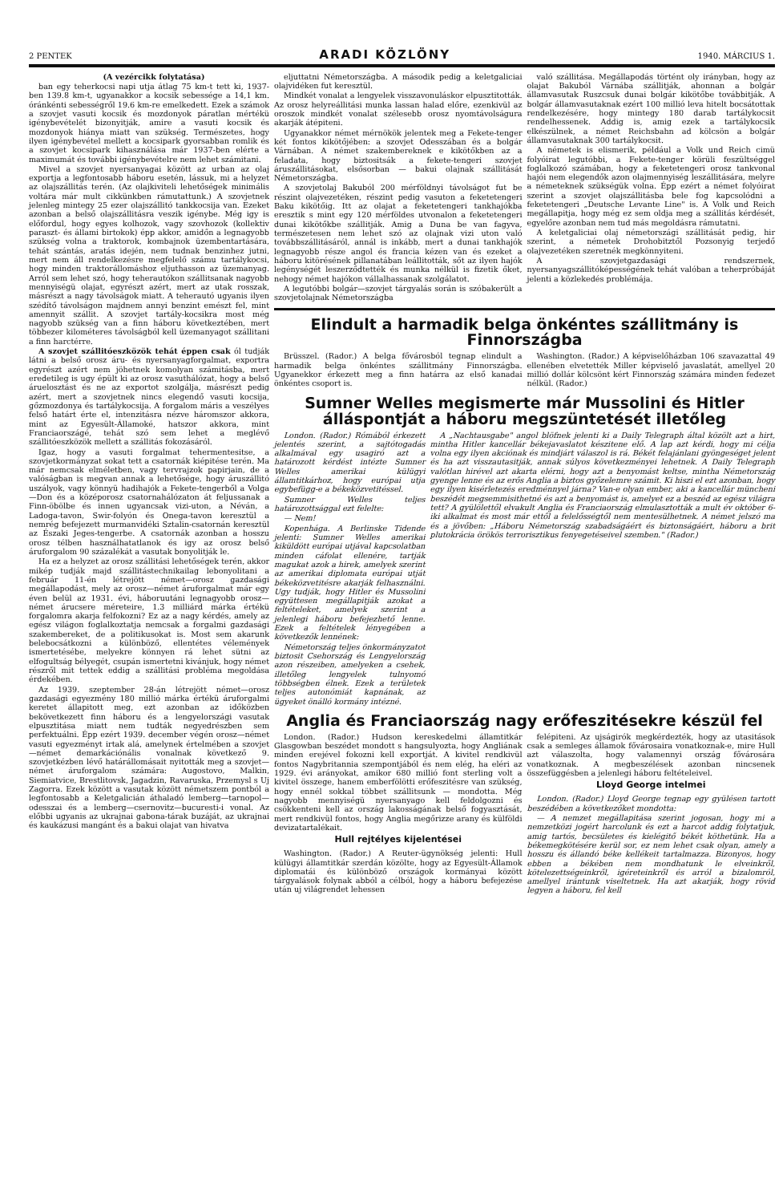2 PENTEK ARADI KÖZLÖNY 1940. MÁRCIUS 1.
(A vezércikk folytatása)
ban egy teherkocsi napi utja átlag 75 km-t tett ki, 1937-ben 139.8 km-t, ugyanakkor a kocsik sebessége a 14,1 km. óránkénti sebességről 19.6 km-re emelkedett. Ezek a számok a szovjet vasuti kocsik és mozdonyok páratlan mértékü igénybevételét bizonyitják, amire a vasuti kocsik és mozdonyok hiánya miatt van szükség. Természetes, hogy ilyen igénybevétel mellett a kocsipark gyorsabban romlik és a szovjet kocsipark kihasználása már 1937-ben elérte a maximumát és további igénybevételre nem lehet számitani.
Mivel a szovjet nyersanyagai között az urban az olaj exportja a legfontosabb háboru esetén, lássuk, mi a helyzet az olajszállitás terén. (Az olajkiviteli lehetőségek minimális voltára már mult cikkünkben rámutattunk.) A szovjetnek jelenleg mintegy 25 ezer olajszállitó tankkocsija van. Ezeket azonban a belső olajszállitásra veszik igénybe. Még igy is előfordul, hogy egyes kolhozok, vagy szovhozok (kollektiv paraszt- és állami birtokok) épp akkor, amidőn a legnagyobb szükség volna a traktorok, kombajnok üzembentartására, tehát szántás, aratás idején, nem tudnak benzinhez jutni, mert nem áll rendelkezésre megfelelő számu tartálykocsi, hogy minden traktorállomáshoz eljuthasson az üzemanyag. Arról sem lehet szó, hogy teherautókon szállitsanak nagyobb mennyiségü olajat, egyrészt azért, mert az utak rosszak, másrészt a nagy távolságok miatt. A teherautó ugyanis ilyen szédítő távolságon majdnem annyi benzint emészt fel, mint amennyit szállit. A szovjet tartály-kocsikra most még nagyobb szükség van a finn háboru következtében, mert többezer kilométeres távolságból kell üzemanyagot szállitani a finn harctérre.
A szovjet szállitóeszközök tehát éppen csak ól tudják látni a belső orosz áru- és nyersanyagforgalmat, exportra egyrészt azért nem jöhetnek komolyan számitásba, mert eredetileg is ugy épült ki az orosz vasuthálózat, hogy a belső áruelosztást és ne az exportot szolgálja, másrészt pedig azért, mert a szovjetnek nincs elegendő vasuti kocsija, gőzmozdonya és tartálykocsija. A forgalom máris a veszélyes felső határt érte el, intenzitásra nézve háromszor akkora, mint az Egyesült-Államoké, hatszor akkora, mint Franciaországé, tehát szó sem lehet a meglévő szállitóeszközök mellett a szállitás fokozásáról.
Igaz, hogy a vasuti forgalmat tehermentesitse, a szovjetkormányzat sokat tett a csatornák kiépitése terén. Ma már nemcsak elméletben, vagy tervrajzok papirjain, de a valóságban is megvan annak a lehetősége, hogy áruszállitó uszályok, vagy könnyü hadihajók a Fekete-tengerből a Volga—Don és a középorosz csatornahálózaton át feljussanak a Finn-öbölbe és innen ugyancsak vizi-uton, a Néván, a Ladoga-tavon, Swir-folyón és Onega-tavon keresztül a nemrég befejezett murmanvidéki Sztalin-csatornán keresztül az Északi Jeges-tengerbe. A csatornák azonban a hosszu orosz télben használhatatlanok és igy az orosz belső áruforgalom 90 százalékát a vasutak bonyolitják le.
Ha ez a helyzet az orosz szállitási lehetőségek terén, akkor mikép tudják majd szállitástechnikailag lebonyolitani a február 11-én létrejött német—orosz gazdasági megállapodást, mely az orosz—német áruforgalmat már egy éven belül az 1931. évi, háboruutáni legnagyobb orosz—német árucsere méreteire, 1.3 milliárd márka értékü forgalomra akarja felfokozni? Ez az a nagy kérdés, amely az egész világon foglalkoztatja nemcsak a forgalmi gazdasági szakembereket, de a politikusokat is. Most sem akarunk belebocsátkozni a különböző, ellentétes vélemények ismertetésébe, melyekre könnyen rá lehet sütni az elfogultság bélyegét, csupán ismertetni kivánjuk, hogy német részről mit tettek eddig a szállitási probléma megoldása érdekében.
Az 1939. szeptember 28-án létrejött német—orosz gazdasági egyezmény 180 millió márka értékü áruforgalmi keretet állapitott meg, ezt azonban az időközben bekövetkezett finn háboru és a lengyelországi vasutak elpusztitása miatt nem tudták negyedrészben sem perfektuálni. Épp ezért 1939. december végén orosz—német vasuti egyezményt irtak alá, amelynek értelmében a szovjet—német demarkációnális vonalnak következő 9. szovjetkézben lévő határállomásait nyitották meg a szovjet—német áruforgalom számára: Augostovo, Malkin, Siemiatvice, Brestlitovsk, Jagadzin, Ravaruska, Przemysl s Uj Zagorra. Ezek között a vasutak között németszem pontból a legfontosabb a Keletgalicián áthaladó lemberg—tarnopol—odesszai és a lemberg—csernovitz—bucuresti-i vonal. Az előbbi ugyanis az ukrajnai gabona-tárak buzáját, az ukrajnai és kaukázusi mangánt és a bakui olajat van hivatva
eljuttatni Németországba. A második pedig a keletgaliciai olajvidéken fut keresztül.
Mindkét vonalat a lengyelek visszavonuláskor elpusztitották. Az orosz helyreállitási munka lassan halad előre, ezenkivül az oroszok mindkét vonalat szélesebb orosz nyomtávolságura akarják átépiteni.
Ugyanakkor német mérnökök jelentek meg a Fekete-tenger két fontos kikötőjében: a szovjet Odesszában és a bolgár Várnában. A német szakembereknek e kikötőkben az a feladata, hogy biztositsák a fekete-tengeri szovjet áruszállitásokat, elsősorban — bakui olajnak szállitását Németországba.
A szovjetolaj Bakuból 200 mérföldnyi távolságot fut be részint olajvezetéken, részint pedig vasuton a feketetengeri Baku kikötőig. Itt az olajat a feketetengeri tankhajókba eresztik s mint egy 120 mérföldes utvonalon a feketetengeri dunai kikötőkbe szállitják. Amig a Duna be van fagyva, természetesen nem lehet szó az olajnak vizi uton való továbbszállitásáról, annál is inkább, mert a dunai tankhajók legnagyobb része angol és francia kézen van és ezeket a háboru kitörésének pillanatában leállitották, sőt az ilyen hajók legénységét leszerződtették és munka nélkül is fizetik őket, nehogy német hajókon vállalhassanak szolgálatot.
A legutóbbi bolgár—szovjet tárgyalás során is szóbakerült a szovjetolajnak Németországba
való szállitása. Megállapodás történt oly irányban, hogy az olajat Bakuból Várnába szállitják, ahonnan a bolgár államvasutak Ruszcsuk dunai bolgár kikötőbe továbbitják. A bolgár államvasutaknak ezért 100 millió leva hitelt bocsátottak rendelkezésére, hogy mintegy 180 darab tartálykocsit rendelhessenek. Addig is, amig ezek a tartálykocsik elkészülnek, a német Reichsbahn ad kölcsön a bolgár államvasutaknak 300 tartálykocsit.
A németek is elismerik, például a Volk und Reich cimü folyóirat legutóbbi, a Fekete-tenger körüli feszültséggel foglalkozó számában, hogy a feketetengeri orosz tankvonal hajói nem elegendők azon olajmennyiség leszállitására, melyre a németeknek szükségük volna. Épp ezért a német folyóirat szerint a szovjet olajszállitásba bele fog kapcsolódni a feketetengeri „Deutsche Levante Line" is. A Volk und Reich megállapitja, hogy még ez sem oldja meg a szállitás kérdését, egyelőre azonban nem tud más megoldásra rámutatni.
A keletgaliciai olaj németországi szállitását pedig, hir szerint, a németek Drohobitztől Pozsonyig terjedő olajvezetéken szeretnék megkönnyiteni.
A szovjetgazdasági rendszernek, nyersanyagszállitóképességének tehát valóban a teherpróbáját jelenti a közlekedés problémája.
Elindult a harmadik belga önkéntes szállitmány is Finnországba
Brüsszel. (Rador.) A belga fővárosból tegnap elindult a harmadik belga önkéntes szállitmány Finnországba. Ugyanekkor érkezett meg a finn határra az első kanadai önkéntes csoport is.
Washington. (Rador.) A képviselőházban 106 szavazattal 49 ellenében elvetették Miller képviselő javaslatát, amellyel 20 millió dollár kölcsönt kért Finnország számára minden fedezet nélkül. (Rador.)
Sumner Welles megismerte már Mussolini és Hitler álláspontját a háboru megszüntetését illetőleg
London. (Rador.) Rómából érkezett jelentés szerint, a sajtótogadás alkalmával egy usagiró azt a határozott kérdést intézte Sumner Welles amerikai külügyi államtitkárhoz, hogy európai utja egybefügg-e a békeközvetitéssel.
Sumner Welles teljes határozottsággal ezt felelte:
— Nem! Kopenhága. A Berlinske Tidende jelenti: Sumner Welles amerikai kiküldött európai utjával kapcsolatban minden cáfolat ellenére, tartják magukat azok a hirek, amelyek szerint az amerikai diplomata európai utját békeközvetitésre akarják felhasználni. Ugy tudják, hogy Hitler és Mussolini együttesen megállapitják azokat a feltételeket, amelyek szerint a jelenlegi háboru befejezhető lenne. Ezek a feltételek lényegében a következők lennének:
Németország teljes önkormányzatot biztosit Csehország és Lengyelország azon részeiben, amelyeken a csehek, illetőleg lengyelek tulnyomó többségben élnek. Ezek a területek teljes autonómiát kapnának, az ügyeket önálló kormány intézné.
A „Nachtausgabe" angol blöfnek jelenti ki a Daily Telegraph által közölt azt a hirt, mintha Hitler kancellár békejavaslatot készitene elő. A lap azt kérdi, hogy mi célja volna egy ilyen akciónak és mindjárt válaszol is rá. Békét felajánlani gyöngeséget jelent és ha azt visszautasitják, annak súlyos következményei lehetnek. A Daily Telegraph valótlan hirével azt akarta elérni, hogy azt a benyomást keltse, mintha Németország gyenge lenne és az erős Anglia a biztos győzelemre számit. Ki hiszi el ezt azonban, hogy egy ilyen kisérletezés eredménnyel járna? Van-e olyan ember, aki a kancellár müncheni beszédét megsemmisithetné és azt a benyomást is, amelyet ez a beszéd az egész világra tett? A gyülölettől elvakult Anglia és Franciaország elmulasztották a mult év október 6-iki alkalmat és most már ettől a felelősségtől nem mentesülhetnek. A német jelszó ma és a jövőben: „Háboru Németország szabadságáért és biztonságáért, háboru a brit plutokrácia örökös terrorisztikus fenyegetéseivel szemben." (Rador.)
Anglia és Franciaország nagy erőfeszitésekre készül fel
London. (Rador.) Hudson kereskedelmi államtitkár Glasgowban beszédet mondott s hangsulyozta, hogy Angliának minden erejével fokozni kell exportját. A kivitel rendkivül fontos Nagybritannia szempontjából és nem elég, ha eléri az 1929. évi arányokat, amikor 680 millió font sterling volt a kivitel összege, hanem emberfölötti erőfeszitésre van szükség, hogy ennél sokkal többet szállitsunk — mondotta. Még nagyobb mennyiségü nyersanyago kell feldolgozni és csökkenteni kell az ország lakosságának belső fogyasztását, mert rendkivül fontos, hogy Anglia megőrizze arany és külföldi devizatartalékait.
Hull rejtélyes kijelentései
Washington. (Rador.) A Reuter-ügynökség jelenti: Hull külügyi államtitkár szerdán közölte, hogy az Egyesült-Államok diplomatái és különböző országok kormányai között tárgyalások folynak abból a célból, hogy a háboru befejezése után uj világrendet lehessen
felépiteni. Az ujságirók megkérdezték, hogy az utasitások csak a semleges államok fővárosaira vonatkoznak-e, mire Hull azt válaszolta, hogy valamennyi ország fővárosára vonatkoznak. A megbeszélések azonban nincsenek összefüggésben a jelenlegi háboru feltételeivel.
Lloyd George intelmei
London. (Rador.) Lloyd George tegnap egy gyülésen tartott beszédében a következőket mondotta:
— A nemzet megállapitása szerint jogosan, hogy mi a nemzetközi jogért harcolunk és ezt a harcot addig folytatjuk, amig tartós, becsületes és kielégitő békét köthetünk. Ha a békemegkötésére kerül sor, ez nem lehet csak olyan, amely a hosszu és állandó béke kellékeit tartalmazza. Bizonyos, hogy ebben a békében nem mondhatunk le elveinkről, kötelezettségeinkről, igéreteinkről és arról a bizalomról, amellyel irántunk viseltetnek. Ha azt akarják, hogy rövid legyen a háboru, fel kell